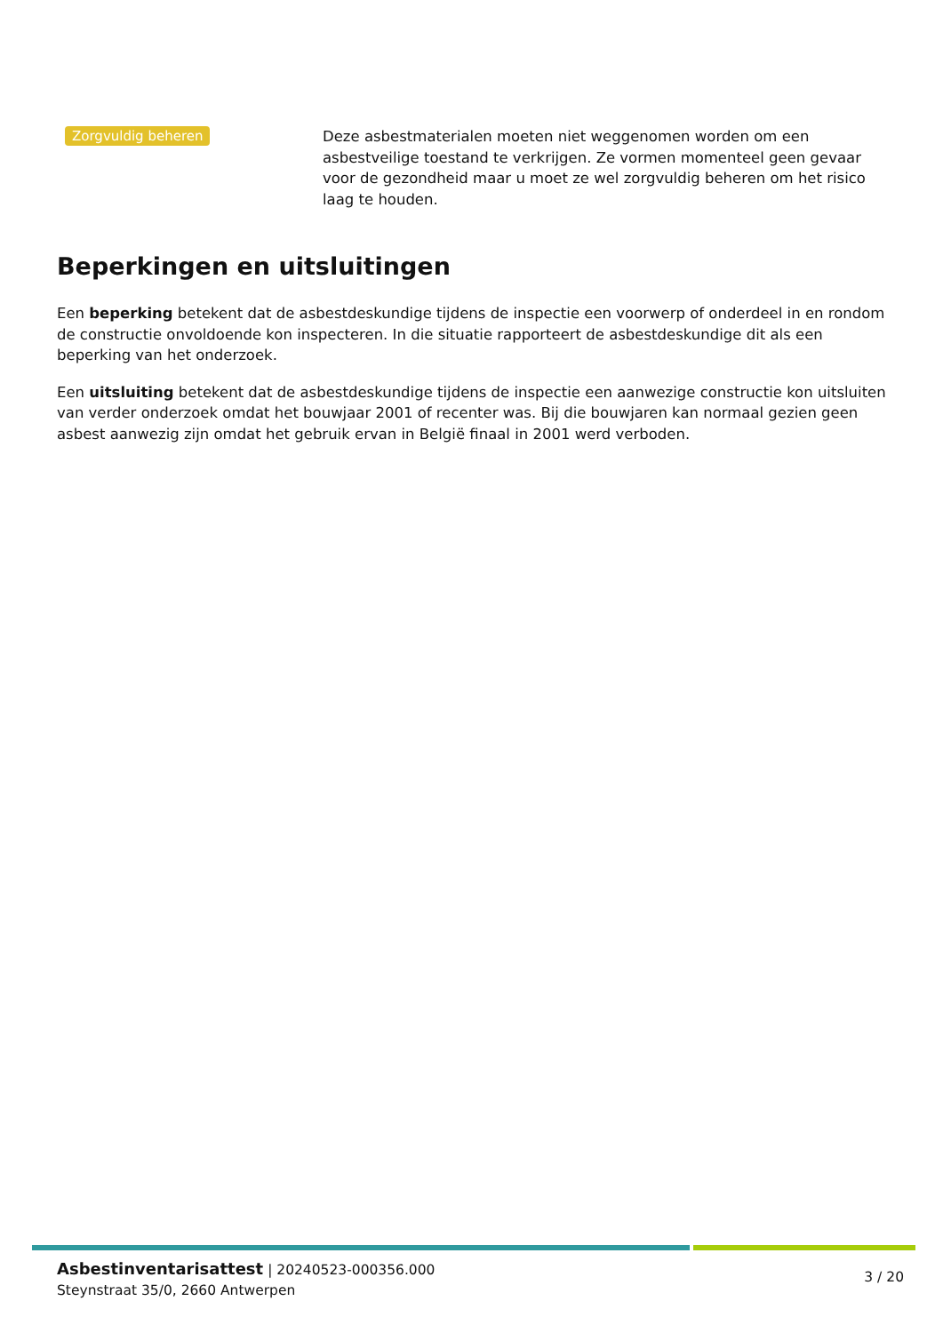Zorgvuldig beheren
Deze asbestmaterialen moeten niet weggenomen worden om een asbestveilige toestand te verkrijgen. Ze vormen momenteel geen gevaar voor de gezondheid maar u moet ze wel zorgvuldig beheren om het risico laag te houden.
Beperkingen en uitsluitingen
Een beperking betekent dat de asbestdeskundige tijdens de inspectie een voorwerp of onderdeel in en rondom de constructie onvoldoende kon inspecteren. In die situatie rapporteert de asbestdeskundige dit als een beperking van het onderzoek.
Een uitsluiting betekent dat de asbestdeskundige tijdens de inspectie een aanwezige constructie kon uitsluiten van verder onderzoek omdat het bouwjaar 2001 of recenter was. Bij die bouwjaren kan normaal gezien geen asbest aanwezig zijn omdat het gebruik ervan in België finaal in 2001 werd verboden.
Asbestinventarisattest | 20240523-000356.000
Steynstraat 35/0, 2660 Antwerpen
3 / 20